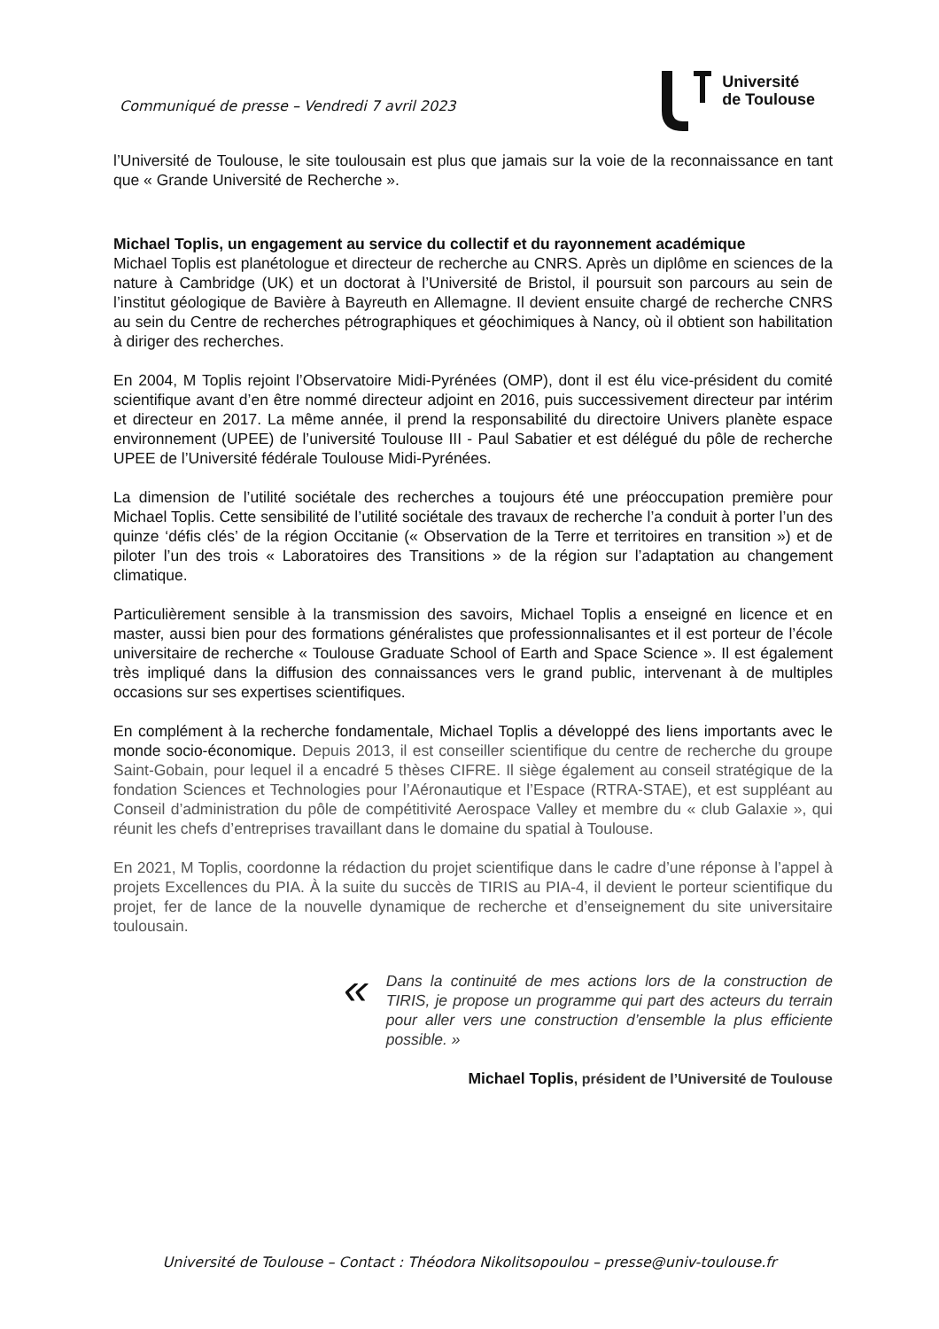Communiqué de presse – Vendredi 7 avril 2023
Université
de Toulouse
l’Université de Toulouse, le site toulousain est plus que jamais sur la voie de la reconnaissance en tant que « Grande Université de Recherche ».
Michael Toplis, un engagement au service du collectif et du rayonnement académique
Michael Toplis est planétologue et directeur de recherche au CNRS. Après un diplôme en sciences de la nature à Cambridge (UK) et un doctorat à l’Université de Bristol, il poursuit son parcours au sein de l’institut géologique de Bavière à Bayreuth en Allemagne. Il devient ensuite chargé de recherche CNRS au sein du Centre de recherches pétrographiques et géochimiques à Nancy, où il obtient son habilitation à diriger des recherches.
En 2004, M Toplis rejoint l’Observatoire Midi-Pyrénées (OMP), dont il est élu vice-président du comité scientifique avant d’en être nommé directeur adjoint en 2016, puis successivement directeur par intérim et directeur en 2017. La même année, il prend la responsabilité du directoire Univers planète espace environnement (UPEE) de l’université Toulouse III - Paul Sabatier et est délégué du pôle de recherche UPEE de l’Université fédérale Toulouse Midi-Pyrénées.
La dimension de l’utilité sociétale des recherches a toujours été une préoccupation première pour Michael Toplis. Cette sensibilité de l’utilité sociétale des travaux de recherche l’a conduit à porter l’un des quinze ‘défis clés’ de la région Occitanie (« Observation de la Terre et territoires en transition ») et de piloter l’un des trois « Laboratoires des Transitions » de la région sur l’adaptation au changement climatique.
Particulièrement sensible à la transmission des savoirs, Michael Toplis a enseigné en licence et en master, aussi bien pour des formations généralistes que professionnalisantes et il est porteur de l’école universitaire de recherche « Toulouse Graduate School of Earth and Space Science ». Il est également très impliqué dans la diffusion des connaissances vers le grand public, intervenant à de multiples occasions sur ses expertises scientifiques.
En complément à la recherche fondamentale, Michael Toplis a développé des liens importants avec le monde socio-économique. Depuis 2013, il est conseiller scientifique du centre de recherche du groupe Saint-Gobain, pour lequel il a encadré 5 thèses CIFRE. Il siège également au conseil stratégique de la fondation Sciences et Technologies pour l’Aéronautique et l’Espace (RTRA-STAE), et est suppléant au Conseil d’administration du pôle de compétitivité Aerospace Valley et membre du « club Galaxie », qui réunit les chefs d’entreprises travaillant dans le domaine du spatial à Toulouse.
En 2021, M Toplis, coordonne la rédaction du projet scientifique dans le cadre d’une réponse à l’appel à projets Excellences du PIA. À la suite du succès de TIRIS au PIA-4, il devient le porteur scientifique du projet, fer de lance de la nouvelle dynamique de recherche et d’enseignement du site universitaire toulousain.
«
Dans la continuité de mes actions lors de la construction de TIRIS, je propose un programme qui part des acteurs du terrain pour aller vers une construction d’ensemble la plus efficiente possible. »
Michael Toplis, président de l’Université de Toulouse
Université de Toulouse – Contact : Théodora Nikolitsopoulou – presse@univ-toulouse.fr